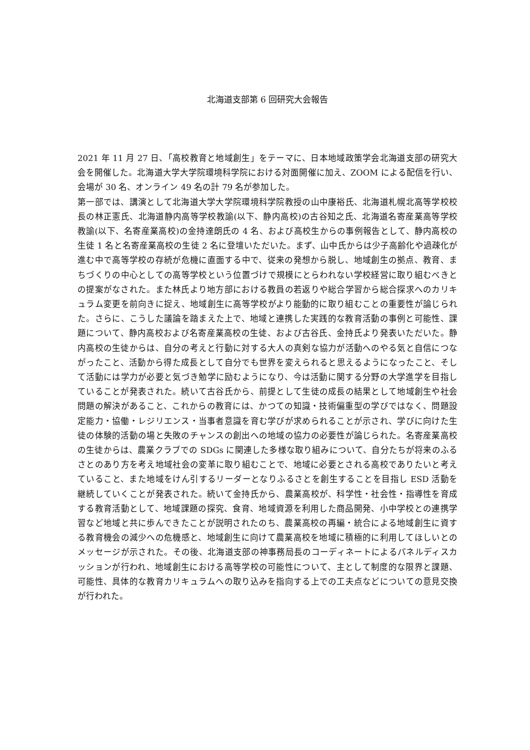北海道支部第 6 回研究大会報告
2021 年 11 月 27 日、「高校教育と地域創生」をテーマに、日本地域政策学会北海道支部の研究大会を開催した。北海道大学大学院環境科学院における対面開催に加え、ZOOM による配信を行い、会場が 30 名、オンライン 49 名の計 79 名が参加した。
第一部では、講演として北海道大学大学院環境科学院教授の山中康裕氏、北海道札幌北高等学校校長の林正憲氏、北海道静内高等学校教諭(以下、静内高校)の古谷知之氏、北海道名寄産業高等学校教諭(以下、名寄産業高校)の金持達朗氏の 4 名、および高校生からの事例報告として、静内高校の生徒 1 名と名寄産業高校の生徒 2 名に登壇いただいた。まず、山中氏からは少子高齢化や過疎化が進む中で高等学校の存続が危機に直面する中で、従来の発想から脱し、地域創生の拠点、教育、まちづくりの中心としての高等学校という位置づけで規模にとらわれない学校経営に取り組むべきとの提案がなされた。また林氏より地方部における教員の若返りや総合学習から総合探求へのカリキュラム変更を前向きに捉え、地域創生に高等学校がより能動的に取り組むことの重要性が論じられた。さらに、こうした議論を踏まえた上で、地域と連携した実践的な教育活動の事例と可能性、課題について、静内高校および名寄産業高校の生徒、および古谷氏、金持氏より発表いただいた。静内高校の生徒からは、自分の考えと行動に対する大人の真剣な協力が活動へのやる気と自信につながったこと、活動から得た成長として自分でも世界を変えられると思えるようになったこと、そして活動には学力が必要と気づき勉学に励むようになり、今は活動に関する分野の大学進学を目指していることが発表された。続いて古谷氏から、前提として生徒の成長の結果として地域創生や社会問題の解決があること、これからの教育には、かつての知識・技術偏重型の学びではなく、問題設定能力・協働・レジリエンス・当事者意識を育む学びが求められることが示され、学びに向けた生徒の体験的活動の場と失敗のチャンスの創出への地域の協力の必要性が論じられた。名寄産業高校の生徒からは、農業クラブでの SDGs に関連した多様な取り組みについて、自分たちが将来のふるさとのあり方を考え地域社会の変革に取り組むことで、地域に必要とされる高校でありたいと考えていること、また地域をけん引するリーダーとなりふるさとを創生することを目指し ESD 活動を継続していくことが発表された。続いて金持氏から、農業高校が、科学性・社会性・指導性を育成する教育活動として、地域課題の探究、食育、地域資源を利用した商品開発、小中学校との連携学習など地域と共に歩んできたことが説明されたのち、農業高校の再編・統合による地域創生に資する教育機会の減少への危機感と、地域創生に向けて農業高校を地域に積極的に利用してほしいとのメッセージが示された。その後、北海道支部の神事務局長のコーディネートによるパネルディスカッションが行われ、地域創生における高等学校の可能性について、主として制度的な限界と課題、可能性、具体的な教育カリキュラムへの取り込みを指向する上での工夫点などについての意見交換が行われた。